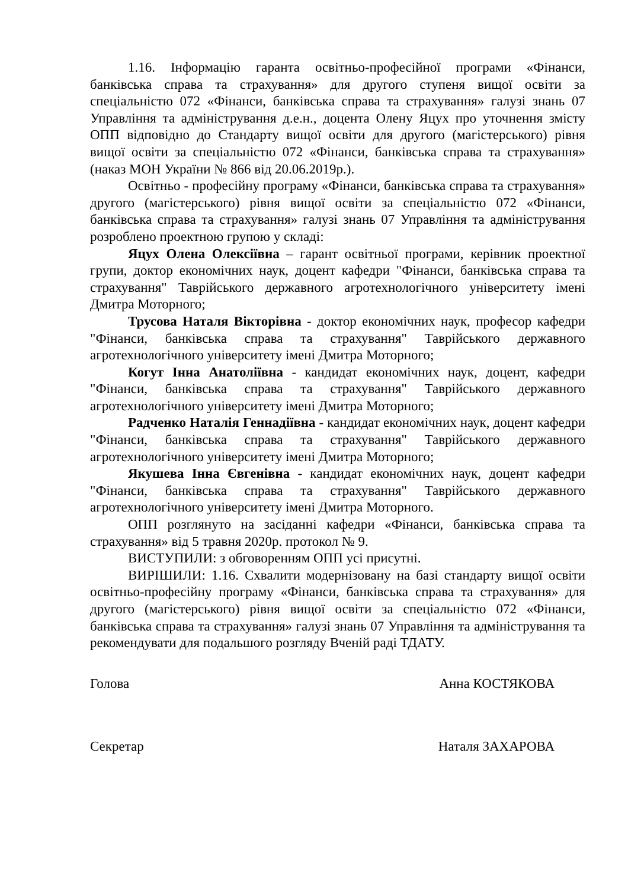1.16. Інформацію гаранта освітньо-професійної програми «Фінанси, банківська справа та страхування» для другого ступеня вищої освіти за спеціальністю 072 «Фінанси, банківська справа та страхування» галузі знань 07 Управління та адміністрування д.е.н., доцента Олену Яцух про уточнення змісту ОПП відповідно до Стандарту вищої освіти для другого (магістерського) рівня вищої освіти за спеціальністю 072 «Фінанси, банківська справа та страхування» (наказ МОН України № 866 від 20.06.2019р.).
Освітньо - професійну програму «Фінанси, банківська справа та страхування» другого (магістерського) рівня вищої освіти за спеціальністю 072 «Фінанси, банківська справа та страхування» галузі знань 07 Управління та адміністрування розроблено проектною групою у складі:
Яцух Олена Олексіївна – гарант освітньої програми, керівник проектної групи, доктор економічних наук, доцент кафедри "Фінанси, банківська справа та страхування" Таврійського державного агротехнологічного університету імені Дмитра Моторного;
Трусова Наталя Вікторівна - доктор економічних наук, професор кафедри "Фінанси, банківська справа та страхування" Таврійського державного агротехнологічного університету імені Дмитра Моторного;
Когут Інна Анатоліївна - кандидат економічних наук, доцент, кафедри "Фінанси, банківська справа та страхування" Таврійського державного агротехнологічного університету імені Дмитра Моторного;
Радченко Наталія Геннадіївна - кандидат економічних наук, доцент кафедри "Фінанси, банківська справа та страхування" Таврійського державного агротехнологічного університету імені Дмитра Моторного;
Якушева Інна Євгенівна - кандидат економічних наук, доцент кафедри "Фінанси, банківська справа та страхування" Таврійського державного агротехнологічного університету імені Дмитра Моторного.
ОПП розглянуто на засіданні кафедри «Фінанси, банківська справа та страхування» від 5 травня 2020р. протокол № 9.
ВИСТУПИЛИ: з обговоренням ОПП усі присутні.
ВИРІШИЛИ: 1.16. Схвалити модернізовану на базі стандарту вищої освіти освітньо-професійну програму «Фінанси, банківська справа та страхування» для другого (магістерського) рівня вищої освіти за спеціальністю 072 «Фінанси, банківська справа та страхування» галузі знань 07 Управління та адміністрування та рекомендувати для подальшого розгляду Вченій раді ТДАТУ.
Голова Анна КОСТЯКОВА
Секретар Наталя ЗАХАРОВА